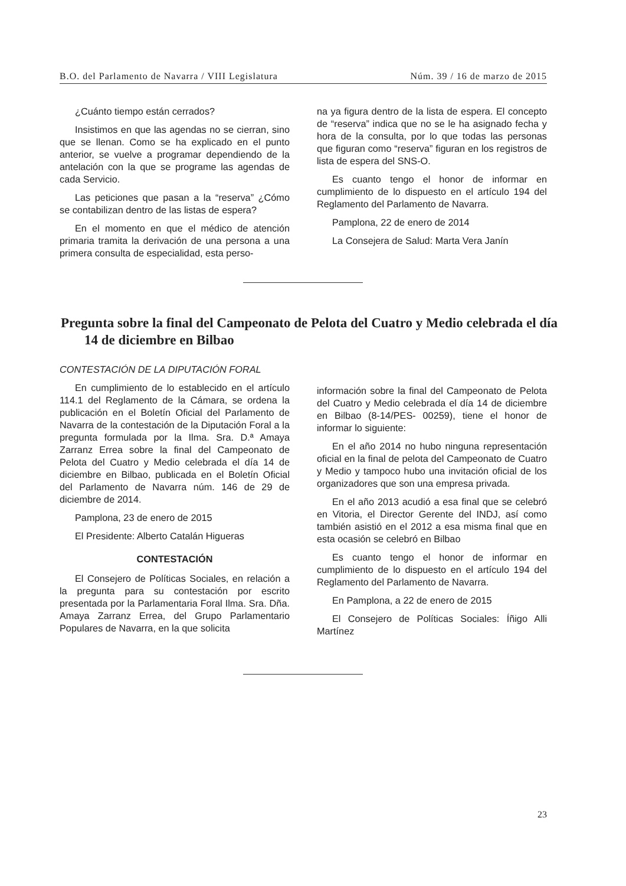B.O. del Parlamento de Navarra / VIII Legislatura Núm. 39 / 16 de marzo de 2015
¿Cuánto tiempo están cerrados?
Insistimos en que las agendas no se cierran, sino que se llenan. Como se ha explicado en el punto anterior, se vuelve a programar dependiendo de la antelación con la que se programe las agendas de cada Servicio.
Las peticiones que pasan a la “reserva” ¿Cómo se contabilizan dentro de las listas de espera?
En el momento en que el médico de atención primaria tramita la derivación de una persona a una primera consulta de especialidad, esta perso-
na ya figura dentro de la lista de espera. El concepto de “reserva” indica que no se le ha asignado fecha y hora de la consulta, por lo que todas las personas que figuran como “reserva” figuran en los registros de lista de espera del SNS-O.
Es cuanto tengo el honor de informar en cumplimiento de lo dispuesto en el artículo 194 del Reglamento del Parlamento de Navarra.
Pamplona, 22 de enero de 2014
La Consejera de Salud: Marta Vera Janín
Pregunta sobre la final del Campeonato de Pelota del Cuatro y Medio celebrada el día 14 de diciembre en Bilbao
CONTESTACIÓN DE LA DIPUTACIÓN FORAL
En cumplimiento de lo establecido en el artículo 114.1 del Reglamento de la Cámara, se ordena la publicación en el Boletín Oficial del Parlamento de Navarra de la contestación de la Diputación Foral a la pregunta formulada por la Ilma. Sra. D.ª Amaya Zarranz Errea sobre la final del Campeonato de Pelota del Cuatro y Medio celebrada el día 14 de diciembre en Bilbao, publicada en el Boletín Oficial del Parlamento de Navarra núm. 146 de 29 de diciembre de 2014.
Pamplona, 23 de enero de 2015
El Presidente: Alberto Catalán Higueras
CONTESTACIÓN
El Consejero de Políticas Sociales, en relación a la pregunta para su contestación por escrito presentada por la Parlamentaria Foral Ilma. Sra. Dña. Amaya Zarranz Errea, del Grupo Parlamentario Populares de Navarra, en la que solicita
información sobre la final del Campeonato de Pelota del Cuatro y Medio celebrada el día 14 de diciembre en Bilbao (8-14/PES- 00259), tiene el honor de informar lo siguiente:
En el año 2014 no hubo ninguna representación oficial en la final de pelota del Campeonato de Cuatro y Medio y tampoco hubo una invitación oficial de los organizadores que son una empresa privada.
En el año 2013 acudió a esa final que se celebró en Vitoria, el Director Gerente del INDJ, así como también asistió en el 2012 a esa misma final que en esta ocasión se celebró en Bilbao
Es cuanto tengo el honor de informar en cumplimiento de lo dispuesto en el artículo 194 del Reglamento del Parlamento de Navarra.
En Pamplona, a 22 de enero de 2015
El Consejero de Políticas Sociales: Íñigo Alli Martínez
23